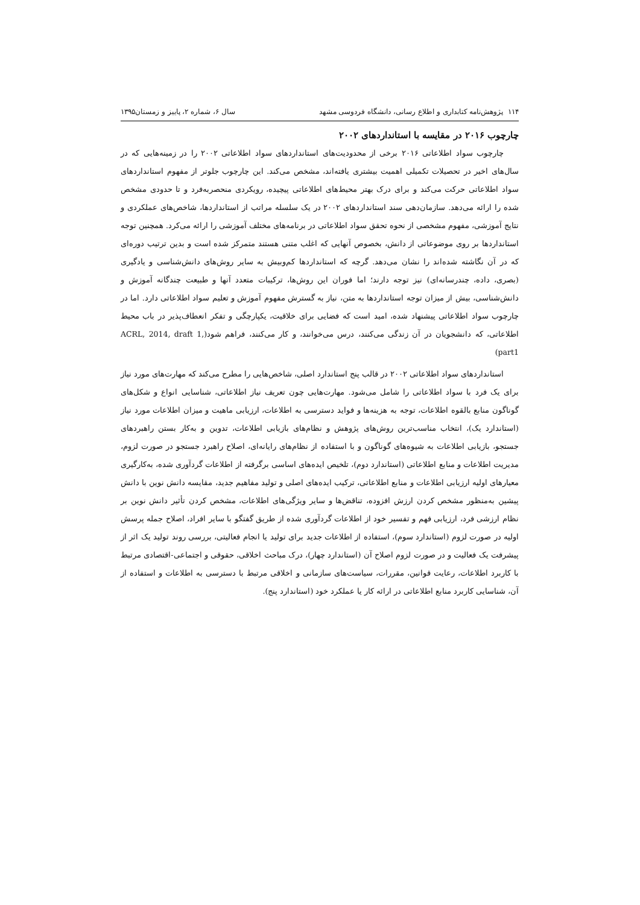۱۱۴ پژوهش‌نامه کتابداری و اطلاع رسانی، دانشگاه فردوسی مشهد سال ۶، شماره ۲، پاییز و زمستان۱۳۹۵
چارچوب ۲۰۱۶ در مقایسه با استانداردهای ۲۰۰۲
چارچوب سواد اطلاعاتی ۲۰۱۶ برخی از محدودیت‌های استانداردهای سواد اطلاعاتی ۲۰۰۲ را در زمینه‌هایی که در سال‌های اخیر در تحصیلات تکمیلی اهمیت بیشتری یافته‌اند، مشخص می‌کند. این چارچوب جلوتر از مفهوم استانداردهای سواد اطلاعاتی حرکت می‌کند و برای درک بهتر محیط‌های اطلاعاتی پیچیده، رویکردی منحصربه‌فرد و تا حدودی مشخص شده را ارائه می‌دهد. سازمان‌دهی سند استانداردهای ۲۰۰۲ در یک سلسله مراتب از استانداردها، شاخص‌های عملکردی و نتایج آموزشی، مفهوم مشخصی از نحوه تحقق سواد اطلاعاتی در برنامه‌های مختلف آموزشی را ارائه می‌کرد. همچنین توجه استانداردها بر روی موضوعاتی از دانش، بخصوص آنهایی که اغلب متنی هستند متمرکز شده است و بدین ترتیب دوره‌ای که در آن نگاشته شده‌اند را نشان می‌دهد. گرچه که استانداردها کم‌وبیش به سایر روش‌های دانش‌شناسی و یادگیری (بصری، داده، چندرسانه‌ای) نیز توجه دارند؛ اما فوران این روش‌ها، ترکیبات متعدد آنها و طبیعت چندگانه آموزش و دانش‌شناسی، بیش از میزان توجه استانداردها به متن، نیاز به گسترش مفهوم آموزش و تعلیم سواد اطلاعاتی دارد. اما در چارچوب سواد اطلاعاتی پیشنهاد شده، امید است که فضایی برای خلاقیت، یکپارچگی و تفکر انعطاف‌پذیر در باب محیط اطلاعاتی، که دانشجویان در آن زندگی می‌کنند، درس می‌خوانند، و کار می‌کنند، فراهم شود(ACRL, 2014, draft 1, part1)
استانداردهای سواد اطلاعاتی ۲۰۰۲ در قالب پنج استاندارد اصلی، شاخص‌هایی را مطرح می‌کند که مهارت‌های مورد نیاز برای یک فرد با سواد اطلاعاتی را شامل می‌شود. مهارت‌هایی چون تعریف نیاز اطلاعاتی، شناسایی انواع و شکل‌های گوناگون منابع بالقوه اطلاعات، توجه به هزینه‌ها و فواید دسترسی به اطلاعات، ارزیابی ماهیت و میزان اطلاعات مورد نیاز (استاندارد یک)، انتخاب مناسب‌ترین روش‌های پژوهش و نظام‌های بازیابی اطلاعات، تدوین و به‌کار بستن راهبردهای جستجو، بازیابی اطلاعات به شیوه‌های گوناگون و با استفاده از نظام‌های رایانه‌ای، اصلاح راهبرد جستجو در صورت لزوم، مدیریت اطلاعات و منابع اطلاعاتی (استاندارد دوم)، تلخیص ایده‌های اساسی برگرفته از اطلاعات گردآوری شده، به‌کارگیری معیارهای اولیه ارزیابی اطلاعات و منابع اطلاعاتی، ترکیب ایده‌های اصلی و تولید مفاهیم جدید، مقایسه دانش نوین با دانش پیشین به‌منظور مشخص کردن ارزش افزوده، تناقض‌ها و سایر ویژگی‌های اطلاعات، مشخص کردن تأثیر دانش نوین بر نظام ارزشی فرد، ارزیابی فهم و تفسیر خود از اطلاعات گردآوری شده از طریق گفتگو با سایر افراد، اصلاح جمله پرسش اولیه در صورت لزوم (استاندارد سوم)، استفاده از اطلاعات جدید برای تولید یا انجام فعالیتی، بررسی روند تولید یک اثر از پیشرفت یک فعالیت و در صورت لزوم اصلاح آن (استاندارد چهار)، درک مباحث اخلاقی، حقوقی و اجتماعی-اقتصادی مرتبط با کاربرد اطلاعات، رعایت قوانین، مقررات، سیاست‌های سازمانی و اخلاقی مرتبط با دسترسی به اطلاعات و استفاده از آن، شناسایی کاربرد منابع اطلاعاتی در ارائه کار یا عملکرد خود (استاندارد پنج).